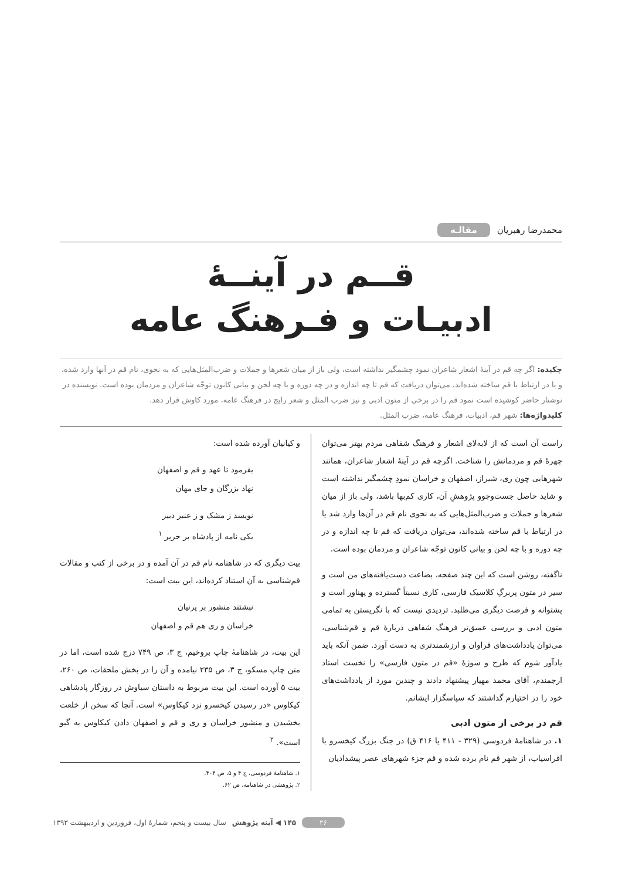محمدرضا رهبریان مقالـه
قــم در آینــهٔ
ادبیـات و فـرهنگ عامه
چکیده: اگر چه قم در آینهٔ اشعار شاعران نمود چشمگیر نداشته است، ولی باز از میان شعرها و جملات و ضرب‌المثل‌هایی که به نحوی، نام قم در آنها وارد شده، و یا در ارتباط با قم ساخته شده‌اند، می‌توان دریافت که قم تا چه اندازه و در چه دوره و با چه لحن و بیانی کانون توجّه شاعران و مردمان بوده است. نویسنده در نوشتار حاضر کوشیده است نمود قم را در برخی از متون ادبی و نیز ضرب المثل و شعر رایج در فرهنگ عامه، مورد کاوش قرار دهد.
کلیدواژه‌ها: شهر قم، ادبیات، فرهنگ عامه، ضرب المثل.
راست آن است که از لابه‌لای اشعار و فرهنگ شفاهی مردم بهتر می‌توان چهرهٔ قم و مردمانش را شناخت. اگرچه قم در آینهٔ اشعار شاعران، همانند شهرهایی چون ری، شیراز، اصفهان و خراسان نمودِ چشمگیر نداشته است و شاید حاصل جست‌وجوو پژوهشِ آن، کاری کم‌بها باشد، ولی باز از میان شعرها و جملات و ضرب‌المثل‌هایی که به نحوی نام قم در آن‌ها وارد شد یا در ارتباط با قم ساخته شده‌اند، می‌توان دریافت که قم تا چه اندازه و در چه دوره و با چه لحن و بیانی کانون توجّه شاعران و مردمان بوده است.
ناگفته، روشن است که این چند صفحه، بضاعت دست‌یافته‌های من است و سیر در متون پربرگِ کلاسیک فارسی، کاری نسبتاً گسترده و پهناور است و پشتوانه و فرصت دیگری می‌طلبد. تردیدی نیست که با نگریستن به تمامی متون ادبی و بررسی عمیق‌تر فرهنگ شفاهی دربارهٔ قم و قم‌شناسی، می‌توان یادداشت‌های فراوان و ارزشمندتری به دست آورد. ضمن آنکه باید یادآور شوم که طرح و سوژهٔ «قم در متون فارسی» را نخست استاد ارجمندم، آقای محمد مهیار پیشنهاد دادند و چندین مورد از یادداشت‌های خود را در اختیارم گذاشتند که سپاسگزار ایشانم.
قم در برخی از متون ادبی
۱. در شاهنامهٔ فردوسی (۳۲۹ - ۴۱۱ یا ۴۱۶ ق) در جنگ بزرگ کیخسرو با افراسیاب، از شهر قم نام برده شده و قم جزء شهرهای عصر پیشدادیان
و کیانیان آورده شده است:
بفرمود تا عهد و قم و اصفهان
نهاد بزرگان و جای مهان
نویسد ز مشک و ز عنبر دبیر
یکی نامه از پادشاه بر حریر <sup>۱</sup>
بیت دیگری که در شاهنامه نام قم در آن آمده و در برخی از کتب و مقالات قم‌شناسی به آن استناد کرده‌اند، این بیت است:
نبشتند منشور بر پرنیان
خراسان و ری هم قم و اصفهان
این بیت، در شاهنامهٔ چاپ بروخیم، ج ۳، ص ۷۴۹ درج شده است، اما در متن چاپ مسکو، ج ۳، ص ۲۳۵ نیامده و آن را در بخش ملحقات، ص ۲۶۰، بیت ۵ آورده است. این بیت مربوط به داستان سیاوش در روزگار پادشاهی کیکاوس «در رسیدن کیخسرو نزد کیکاوس» است. آنجا که سخن از خلعت بخشیدن و منشور خراسان و ری و قم و اصفهان دادن کیکاوس به گیو است». <sup>۲</sup>
۱. شاهنامهٔ فردوسی، ج ۴ و ۵، ص ۴۰۴.
۲. پژوهشی در شاهنامه، ص ۶۲.
۲۶ ۱۴۵ ◀ آینه پژوهش سال بیست و پنجم، شمارهٔ اول، فروردین و اردیبهشت ۱۳۹۳